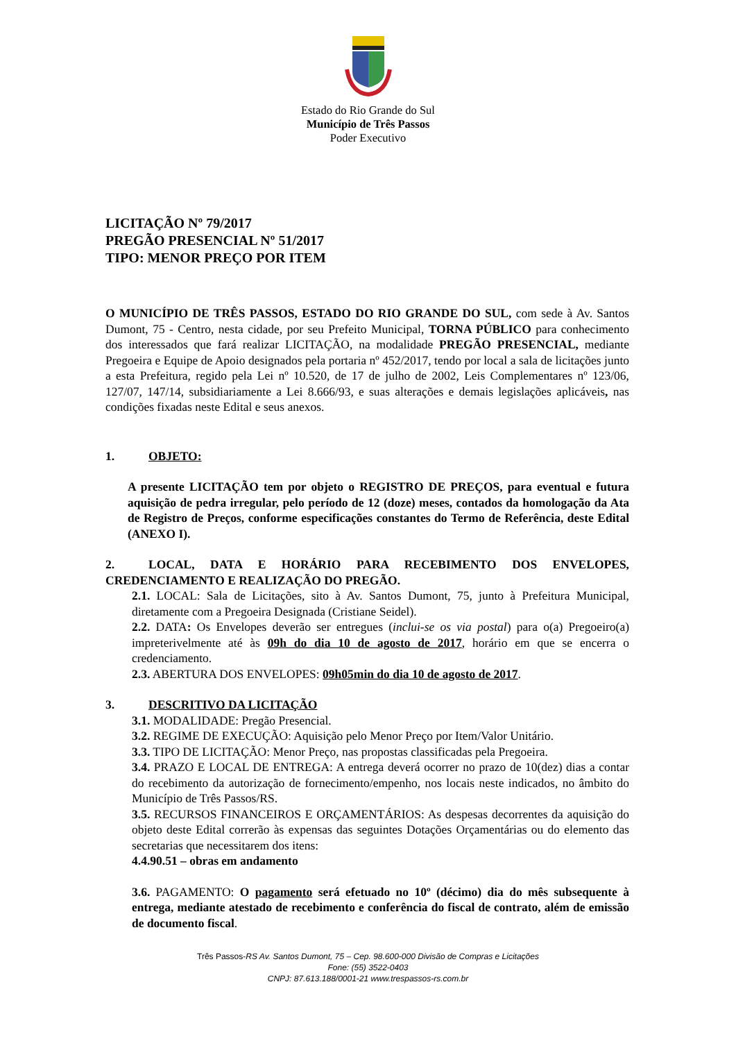Estado do Rio Grande do Sul
Município de Três Passos
Poder Executivo
LICITAÇÃO Nº 79/2017
PREGÃO PRESENCIAL Nº 51/2017
TIPO: MENOR PREÇO POR ITEM
O MUNICÍPIO DE TRÊS PASSOS, ESTADO DO RIO GRANDE DO SUL, com sede à Av. Santos Dumont, 75 - Centro, nesta cidade, por seu Prefeito Municipal, TORNA PÚBLICO para conhecimento dos interessados que fará realizar LICITAÇÃO, na modalidade PREGÃO PRESENCIAL, mediante Pregoeira e Equipe de Apoio designados pela portaria nº 452/2017, tendo por local a sala de licitações junto a esta Prefeitura, regido pela Lei nº 10.520, de 17 de julho de 2002, Leis Complementares nº 123/06, 127/07, 147/14, subsidiariamente a Lei 8.666/93, e suas alterações e demais legislações aplicáveis, nas condições fixadas neste Edital e seus anexos.
1. OBJETO:
A presente LICITAÇÃO tem por objeto o REGISTRO DE PREÇOS, para eventual e futura aquisição de pedra irregular, pelo período de 12 (doze) meses, contados da homologação da Ata de Registro de Preços, conforme especificações constantes do Termo de Referência, deste Edital (ANEXO I).
2. LOCAL, DATA E HORÁRIO PARA RECEBIMENTO DOS ENVELOPES, CREDENCIAMENTO E REALIZAÇÃO DO PREGÃO.
2.1. LOCAL: Sala de Licitações, sito à Av. Santos Dumont, 75, junto à Prefeitura Municipal, diretamente com a Pregoeira Designada (Cristiane Seidel).
2.2. DATA: Os Envelopes deverão ser entregues (inclui-se os via postal) para o(a) Pregoeiro(a) impreterivelmente até às 09h do dia 10 de agosto de 2017, horário em que se encerra o credenciamento.
2.3. ABERTURA DOS ENVELOPES: 09h05min do dia 10 de agosto de 2017.
3. DESCRITIVO DA LICITAÇÃO
3.1. MODALIDADE: Pregão Presencial.
3.2. REGIME DE EXECUÇÃO: Aquisição pelo Menor Preço por Item/Valor Unitário.
3.3. TIPO DE LICITAÇÃO: Menor Preço, nas propostas classificadas pela Pregoeira.
3.4. PRAZO E LOCAL DE ENTREGA: A entrega deverá ocorrer no prazo de 10(dez) dias a contar do recebimento da autorização de fornecimento/empenho, nos locais neste indicados, no âmbito do Município de Três Passos/RS.
3.5. RECURSOS FINANCEIROS E ORÇAMENTÁRIOS: As despesas decorrentes da aquisição do objeto deste Edital correrão às expensas das seguintes Dotações Orçamentárias ou do elemento das secretarias que necessitarem dos itens:
4.4.90.51 – obras em andamento
3.6. PAGAMENTO: O pagamento será efetuado no 10º (décimo) dia do mês subsequente à entrega, mediante atestado de recebimento e conferência do fiscal de contrato, além de emissão de documento fiscal.
Três Passos-RS Av. Santos Dumont, 75 – Cep. 98.600-000 Divisão de Compras e Licitações
Fone: (55) 3522-0403
CNPJ: 87.613.188/0001-21 www.trespassos-rs.com.br